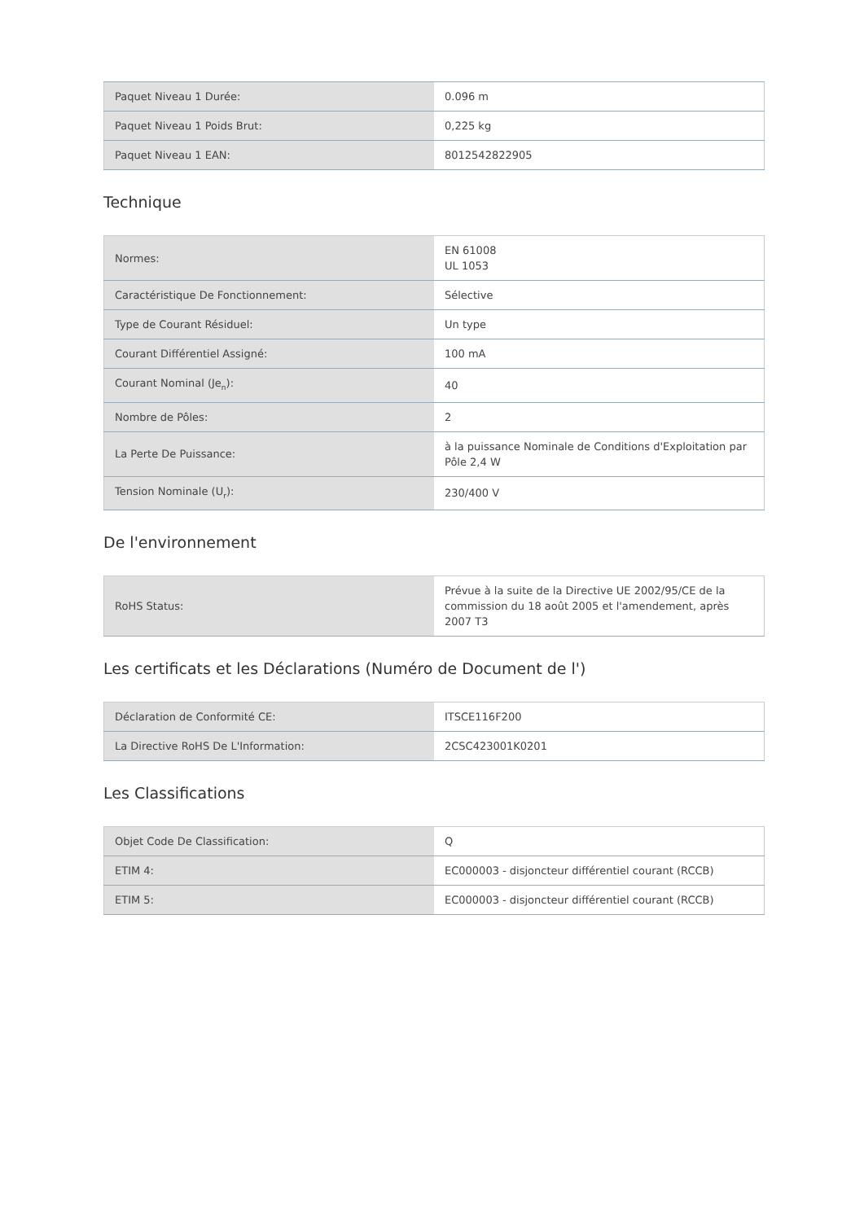| Paquet Niveau 1 Durée: | 0.096 m |
| Paquet Niveau 1 Poids Brut: | 0,225 kg |
| Paquet Niveau 1 EAN: | 8012542822905 |
Technique
| Normes: | EN 61008 UL 1053 |
| Caractéristique De Fonctionnement: | Sélective |
| Type de Courant Résiduel: | Un type |
| Courant Différentiel Assigné: | 100 mA |
| Courant Nominal (Je<sub>n</sub>): | 40 |
| Nombre de Pôles: | 2 |
| La Perte De Puissance: | à la puissance Nominale de Conditions d'Exploitation par Pôle 2,4 W |
| Tension Nominale (U<sub>r</sub>): | 230/400 V |
De l'environnement
| RoHS Status: | Prévue à la suite de la Directive UE 2002/95/CE de la commission du 18 août 2005 et l'amendement, après 2007 T3 |
Les certificats et les Déclarations (Numéro de Document de l')
| Déclaration de Conformité CE: | ITSCE116F200 |
| La Directive RoHS De L'Information: | 2CSC423001K0201 |
Les Classifications
| Objet Code De Classification: | Q |
| ETIM 4: | EC000003 - disjoncteur différentiel courant (RCCB) |
| ETIM 5: | EC000003 - disjoncteur différentiel courant (RCCB) |